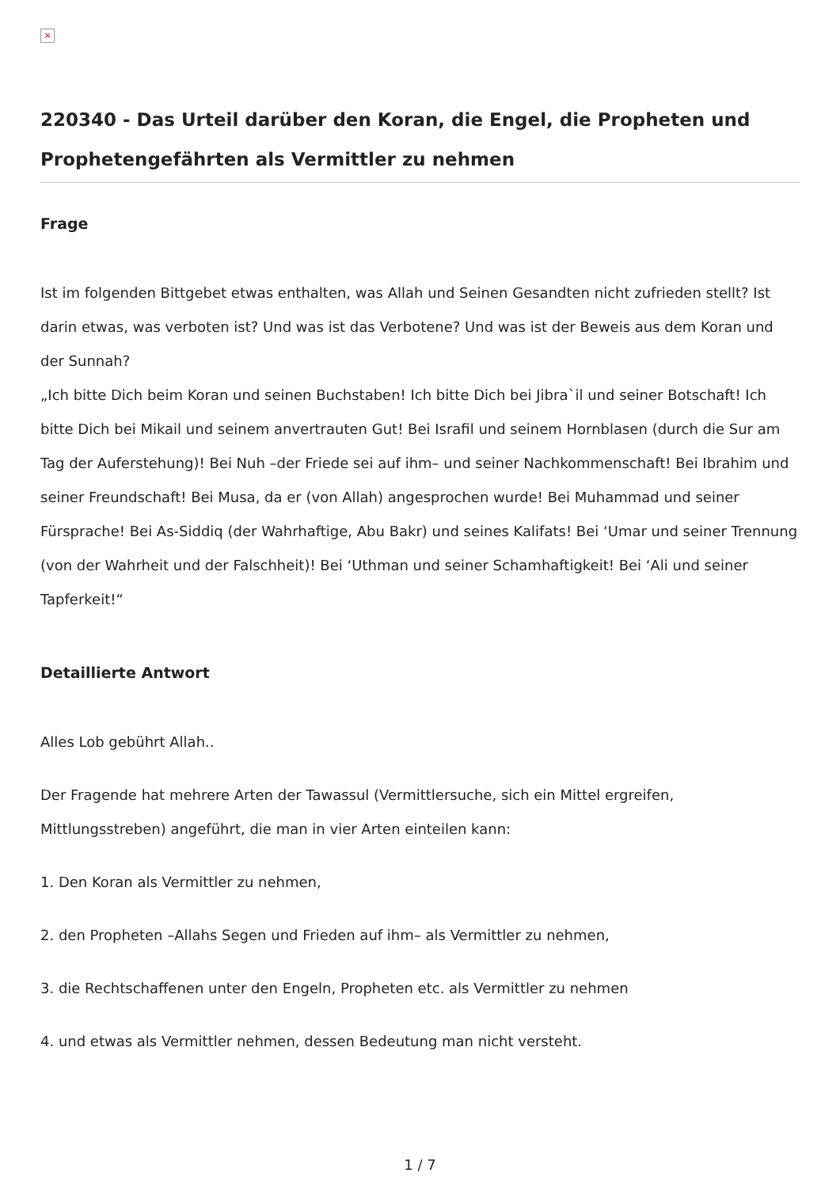×
220340 - Das Urteil darüber den Koran, die Engel, die Propheten und Prophetengefährten als Vermittler zu nehmen
Frage
Ist im folgenden Bittgebet etwas enthalten, was Allah und Seinen Gesandten nicht zufrieden stellt? Ist darin etwas, was verboten ist? Und was ist das Verbotene? Und was ist der Beweis aus dem Koran und der Sunnah?
„Ich bitte Dich beim Koran und seinen Buchstaben! Ich bitte Dich bei Jibra`il und seiner Botschaft! Ich bitte Dich bei Mikail und seinem anvertrauten Gut! Bei Israfil und seinem Hornblasen (durch die Sur am Tag der Auferstehung)! Bei Nuh –der Friede sei auf ihm– und seiner Nachkommenschaft! Bei Ibrahim und seiner Freundschaft! Bei Musa, da er (von Allah) angesprochen wurde! Bei Muhammad und seiner Fürsprache! Bei As-Siddiq (der Wahrhaftige, Abu Bakr) und seines Kalifats! Bei ‘Umar und seiner Trennung (von der Wahrheit und der Falschheit)! Bei ‘Uthman und seiner Schamhaftigkeit! Bei ‘Ali und seiner Tapferkeit!“
Detaillierte Antwort
Alles Lob gebührt Allah..
Der Fragende hat mehrere Arten der Tawassul (Vermittlersuche, sich ein Mittel ergreifen, Mittlungsstreben) angeführt, die man in vier Arten einteilen kann:
1. Den Koran als Vermittler zu nehmen,
2. den Propheten –Allahs Segen und Frieden auf ihm– als Vermittler zu nehmen,
3. die Rechtschaffenen unter den Engeln, Propheten etc. als Vermittler zu nehmen
4. und etwas als Vermittler nehmen, dessen Bedeutung man nicht versteht.
1 / 7